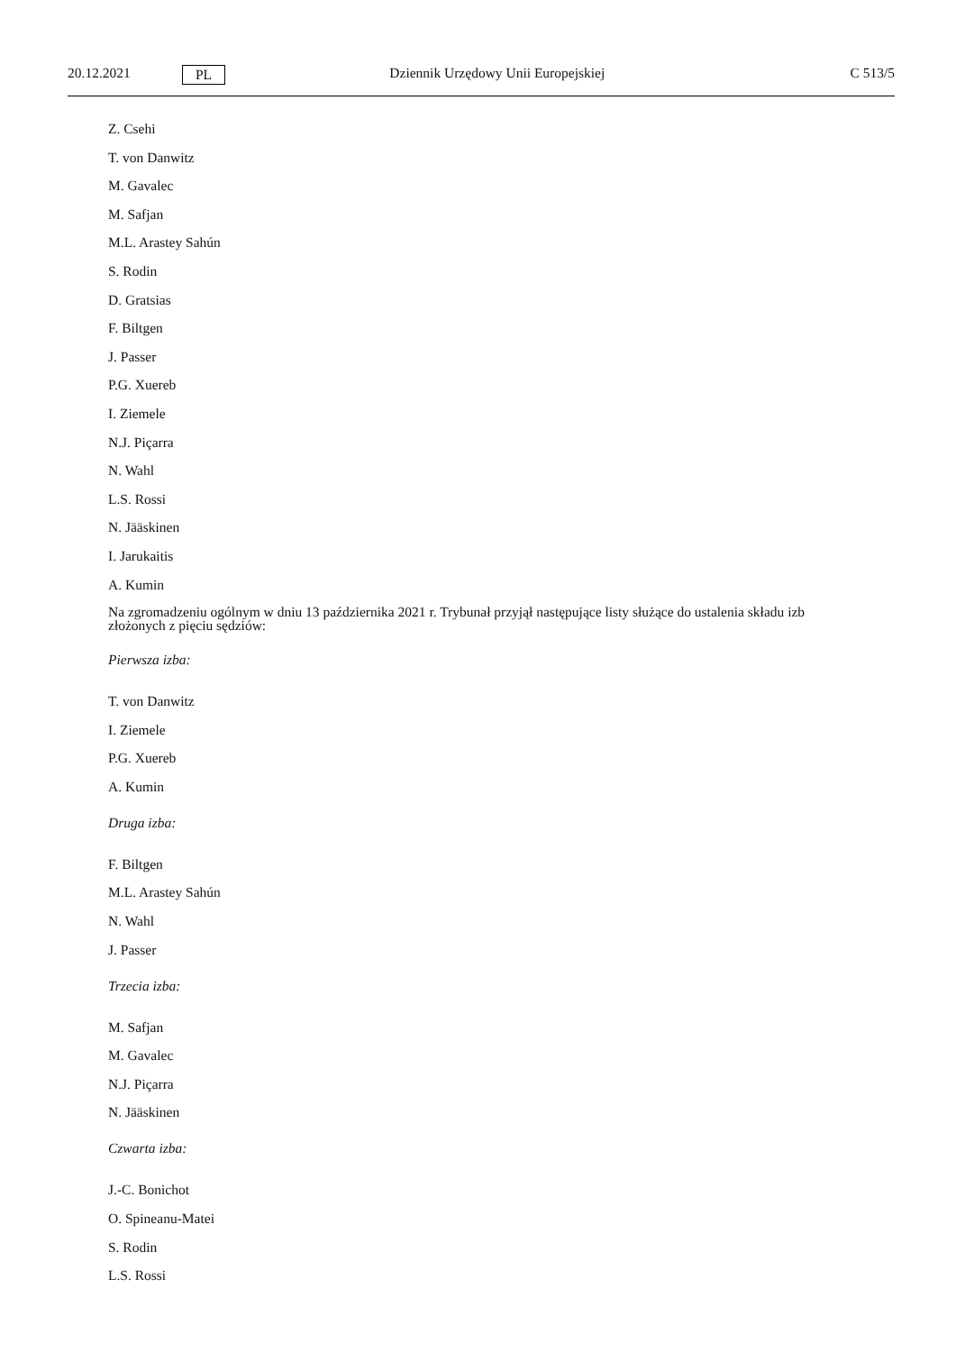20.12.2021 PL Dziennik Urzędowy Unii Europejskiej C 513/5
Z. Csehi
T. von Danwitz
M. Gavalec
M. Safjan
M.L. Arastey Sahún
S. Rodin
D. Gratsias
F. Biltgen
J. Passer
P.G. Xuereb
I. Ziemele
N.J. Piçarra
N. Wahl
L.S. Rossi
N. Jääskinen
I. Jarukaitis
A. Kumin
Na zgromadzeniu ogólnym w dniu 13 października 2021 r. Trybunał przyjął następujące listy służące do ustalenia składu izb złożonych z pięciu sędziów:
Pierwsza izba:
T. von Danwitz
I. Ziemele
P.G. Xuereb
A. Kumin
Druga izba:
F. Biltgen
M.L. Arastey Sahún
N. Wahl
J. Passer
Trzecia izba:
M. Safjan
M. Gavalec
N.J. Piçarra
N. Jääskinen
Czwarta izba:
J.-C. Bonichot
O. Spineanu-Matei
S. Rodin
L.S. Rossi